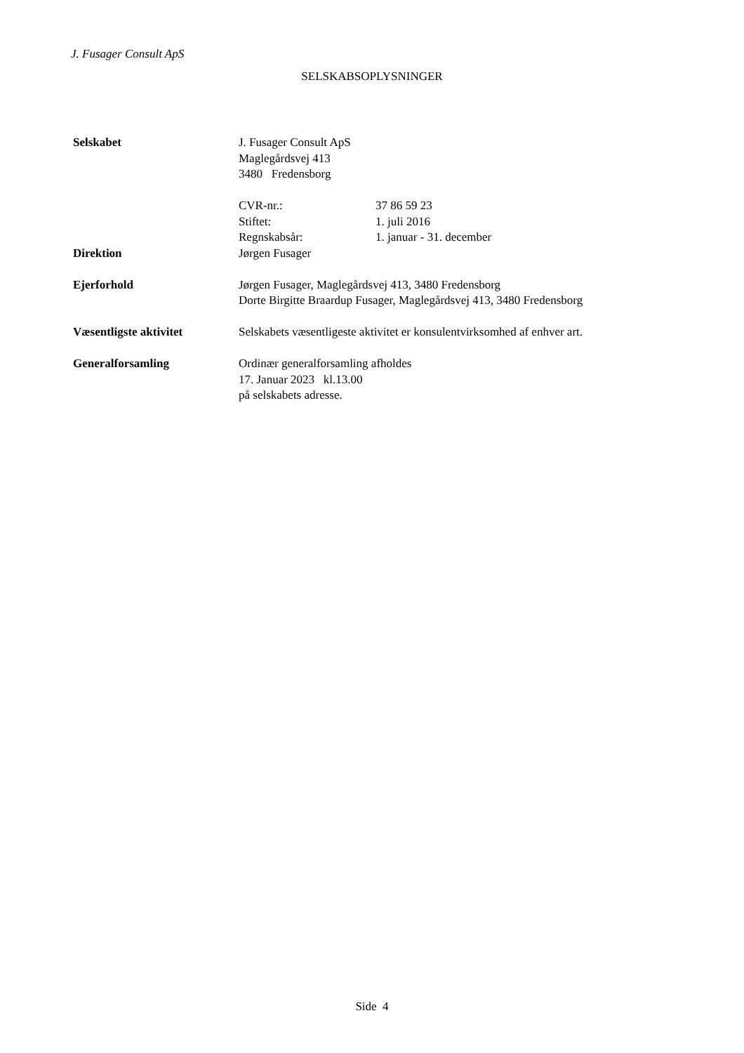J. Fusager Consult ApS
SELSKABSOPLYSNINGER
Selskabet J. Fusager Consult ApS
Maglegårdsvej 413
3480 Fredensborg
CVR-nr.: 37 86 59 23
Stiftet: 1. juli 2016
Regnskabsår: 1. januar - 31. december
Direktion Jørgen Fusager
Ejerforhold Jørgen Fusager, Maglegårdsvej 413, 3480 Fredensborg
Dorte Birgitte Braardup Fusager, Maglegårdsvej 413, 3480 Fredensborg
Væsentligste aktivitet Selskabets væsentligeste aktivitet er konsulentvirksomhed af enhver art.
Generalforsamling Ordinær generalforsamling afholdes
17. Januar 2023 kl.13.00
på selskabets adresse.
Side 4